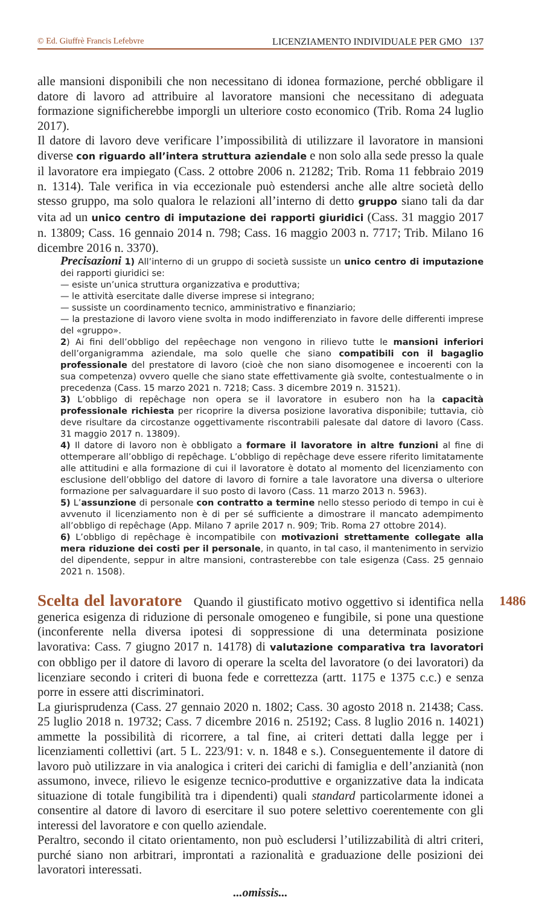© Ed. Giuffrè Francis Lefebvre LICENZIAMENTO INDIVIDUALE PER GMO 137
alle mansioni disponibili che non necessitano di idonea formazione, perché obbligare il datore di lavoro ad attribuire al lavoratore mansioni che necessitano di adeguata formazione significherebbe imporgli un ulteriore costo economico (Trib. Roma 24 luglio 2017).
Il datore di lavoro deve verificare l’impossibilità di utilizzare il lavoratore in mansioni diverse con riguardo all’intera struttura aziendale e non solo alla sede presso la quale il lavoratore era impiegato (Cass. 2 ottobre 2006 n. 21282; Trib. Roma 11 febbraio 2019 n. 1314). Tale verifica in via eccezionale può estendersi anche alle altre società dello stesso gruppo, ma solo qualora le relazioni all’interno di detto gruppo siano tali da dar vita ad un unico centro di imputazione dei rapporti giuridici (Cass. 31 maggio 2017 n. 13809; Cass. 16 gennaio 2014 n. 798; Cass. 16 maggio 2003 n. 7717; Trib. Milano 16 dicembre 2016 n. 3370).
Precisazioni 1) All’interno di un gruppo di società sussiste un unico centro di imputazione dei rapporti giuridici se:
— esiste un’unica struttura organizzativa e produttiva;
— le attività esercitate dalle diverse imprese si integrano;
— sussiste un coordinamento tecnico, amministrativo e finanziario;
— la prestazione di lavoro viene svolta in modo indifferenziato in favore delle differenti imprese del «gruppo».
2) Ai fini dell’obbligo del repêechage non vengono in rilievo tutte le mansioni inferiori dell’organigramma aziendale, ma solo quelle che siano compatibili con il bagaglio professionale del prestatore di lavoro (cioè che non siano disomogenee e incoerenti con la sua competenza) ovvero quelle che siano state effettivamente già svolte, contestualmente o in precedenza (Cass. 15 marzo 2021 n. 7218; Cass. 3 dicembre 2019 n. 31521).
3) L’obbligo di repêchage non opera se il lavoratore in esubero non ha la capacità professionale richiesta per ricoprire la diversa posizione lavorativa disponibile; tuttavia, ciò deve risultare da circostanze oggettivamente riscontrabili palesate dal datore di lavoro (Cass. 31 maggio 2017 n. 13809).
4) Il datore di lavoro non è obbligato a formare il lavoratore in altre funzioni al fine di ottemperare all’obbligo di repêchage. L’obbligo di repêchage deve essere riferito limitatamente alle attitudini e alla formazione di cui il lavoratore è dotato al momento del licenziamento con esclusione dell’obbligo del datore di lavoro di fornire a tale lavoratore una diversa o ulteriore formazione per salvaguardare il suo posto di lavoro (Cass. 11 marzo 2013 n. 5963).
5) L’assunzione di personale con contratto a termine nello stesso periodo di tempo in cui è avvenuto il licenziamento non è di per sé sufficiente a dimostrare il mancato adempimento all’obbligo di repêchage (App. Milano 7 aprile 2017 n. 909; Trib. Roma 27 ottobre 2014).
6) L’obbligo di repêchage è incompatibile con motivazioni strettamente collegate alla mera riduzione dei costi per il personale, in quanto, in tal caso, il mantenimento in servizio del dipendente, seppur in altre mansioni, contrasterebbe con tale esigenza (Cass. 25 gennaio 2021 n. 1508).
1486
Scelta del lavoratore Quando il giustificato motivo oggettivo si identifica nella generica esigenza di riduzione di personale omogeneo e fungibile, si pone una questione (inconferente nella diversa ipotesi di soppressione di una determinata posizione lavorativa: Cass. 7 giugno 2017 n. 14178) di valutazione comparativa tra lavoratori con obbligo per il datore di lavoro di operare la scelta del lavoratore (o dei lavoratori) da licenziare secondo i criteri di buona fede e correttezza (artt. 1175 e 1375 c.c.) e senza porre in essere atti discriminatori.
La giurisprudenza (Cass. 27 gennaio 2020 n. 1802; Cass. 30 agosto 2018 n. 21438; Cass. 25 luglio 2018 n. 19732; Cass. 7 dicembre 2016 n. 25192; Cass. 8 luglio 2016 n. 14021) ammette la possibilità di ricorrere, a tal fine, ai criteri dettati dalla legge per i licenziamenti collettivi (art. 5 L. 223/91: v. n. 1848 e s.). Conseguentemente il datore di lavoro può utilizzare in via analogica i criteri dei carichi di famiglia e dell’anzianità (non assumono, invece, rilievo le esigenze tecnico-produttive e organizzative data la indicata situazione di totale fungibilità tra i dipendenti) quali standard particolarmente idonei a consentire al datore di lavoro di esercitare il suo potere selettivo coerentemente con gli interessi del lavoratore e con quello aziendale.
Peraltro, secondo il citato orientamento, non può escludersi l’utilizzabilità di altri criteri, purché siano non arbitrari, improntati a razionalità e graduazione delle posizioni dei lavoratori interessati.
...omissis...